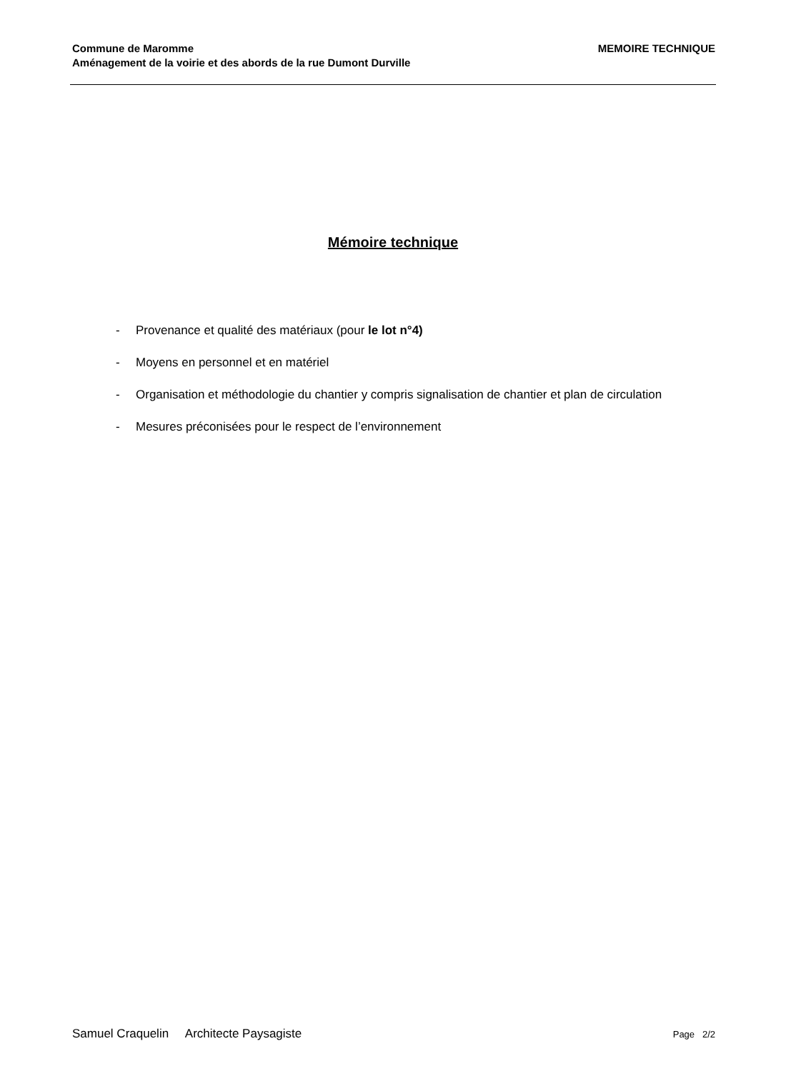Commune de Maromme
Aménagement de la voirie et des abords de la rue Dumont Durville
MEMOIRE TECHNIQUE
Mémoire technique
- Provenance et qualité des matériaux (pour le lot n°4)
- Moyens en personnel et en matériel
- Organisation et méthodologie du chantier y compris signalisation de chantier et plan de circulation
- Mesures préconisées pour le respect de l’environnement
Samuel Craquelin Architecte Paysagiste
Page 2/2